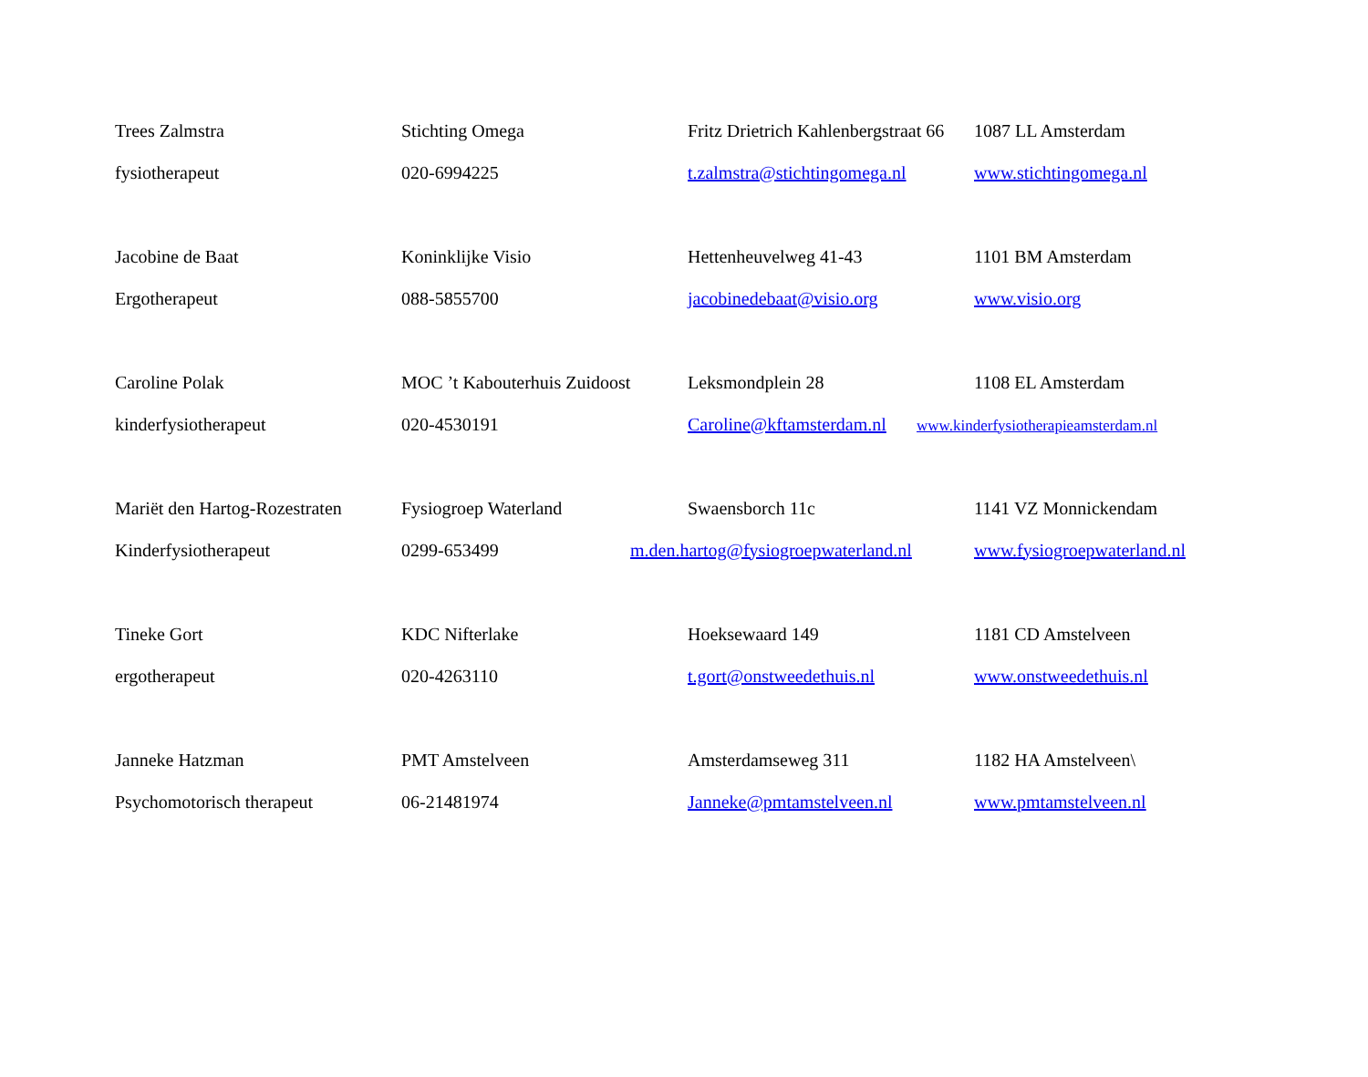| Trees Zalmstra | Stichting Omega | Fritz Drietrich Kahlenbergstraat 66 | 1087 LL Amsterdam |
| fysiotherapeut | 020-6994225 | t.zalmstra@stichtingomega.nl | www.stichtingomega.nl |
| Jacobine de Baat | Koninklijke Visio | Hettenheuvelweg 41-43 | 1101 BM Amsterdam |
| Ergotherapeut | 088-5855700 | jacobinedebaat@visio.org | www.visio.org |
| Caroline Polak | MOC ’t Kabouterhuis Zuidoost | Leksmondplein 28 | 1108 EL Amsterdam |
| kinderfysiotherapeut | 020-4530191 | Caroline@kftamsterdam.nl | www.kinderfysiotherapieamsterdam.nl |
| Mariët den Hartog-Rozestraten | Fysiogroep Waterland | Swaensborch 11c | 1141 VZ Monnickendam |
| Kinderfysiotherapeut | 0299-653499 | m.den.hartog@fysiogroepwaterland.nl | www.fysiogroepwaterland.nl |
| Tineke Gort | KDC Nifterlake | Hoeksewaard 149 | 1181 CD Amstelveen |
| ergotherapeut | 020-4263110 | t.gort@onstweedethuis.nl | www.onstweedethuis.nl |
| Janneke Hatzman | PMT Amstelveen | Amsterdamseweg 311 | 1182 HA Amstelveen\ |
| Psychomotorisch therapeut | 06-21481974 | Janneke@pmtamstelveen.nl | www.pmtamstelveen.nl |